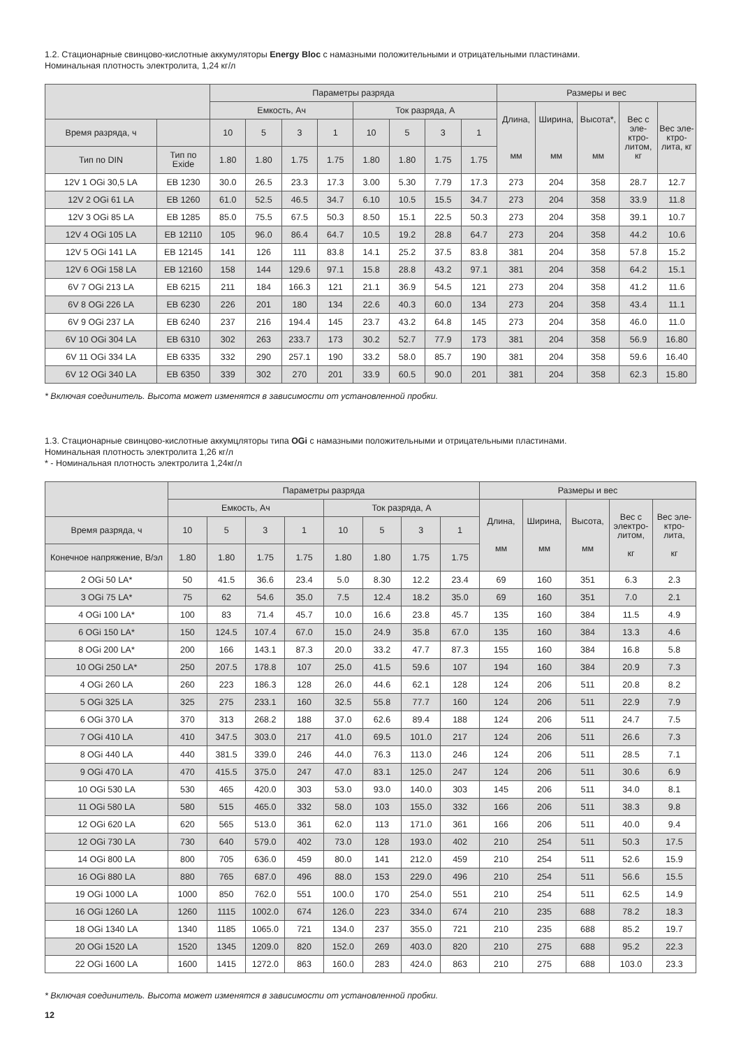1.2. Стационарные свинцово-кислотные аккумуляторы Energy Bloc с намазными положительными и отрицательными пластинами.
Номинальная плотность электролита, 1,24 кг/л
| | | Параметры разряда | | | | | | | | Размеры и вес | | | | |
| --- | --- | --- | --- | --- | --- | --- | --- | --- | --- | --- | --- | --- | --- | --- |
| | | Емкость, Ач | | | | Ток разряда, А | | | | Длина, мм | Ширина, мм | Высота*, мм | Вес с эле-ктро-литом, кг | Вес эле-ктро-лита, кг |
| Время разряда, ч | | 10 | 5 | 3 | 1 | 10 | 5 | 3 | 1 | | | | | |
| Тип по DIN | Тип по Exide | 1.80 | 1.80 | 1.75 | 1.75 | 1.80 | 1.80 | 1.75 | 1.75 | | | | | |
| 12V 1 OGi 30,5 LA | EB 1230 | 30.0 | 26.5 | 23.3 | 17.3 | 3.00 | 5.30 | 7.79 | 17.3 | 273 | 204 | 358 | 28.7 | 12.7 |
| 12V 2 OGi 61 LA | EB 1260 | 61.0 | 52.5 | 46.5 | 34.7 | 6.10 | 10.5 | 15.5 | 34.7 | 273 | 204 | 358 | 33.9 | 11.8 |
| 12V 3 OGi 85 LA | EB 1285 | 85.0 | 75.5 | 67.5 | 50.3 | 8.50 | 15.1 | 22.5 | 50.3 | 273 | 204 | 358 | 39.1 | 10.7 |
| 12V 4 OGi 105 LA | EB 12110 | 105 | 96.0 | 86.4 | 64.7 | 10.5 | 19.2 | 28.8 | 64.7 | 273 | 204 | 358 | 44.2 | 10.6 |
| 12V 5 OGi 141 LA | EB 12145 | 141 | 126 | 111 | 83.8 | 14.1 | 25.2 | 37.5 | 83.8 | 381 | 204 | 358 | 57.8 | 15.2 |
| 12V 6 OGi 158 LA | EB 12160 | 158 | 144 | 129.6 | 97.1 | 15.8 | 28.8 | 43.2 | 97.1 | 381 | 204 | 358 | 64.2 | 15.1 |
| 6V 7 OGi 213 LA | EB 6215 | 211 | 184 | 166.3 | 121 | 21.1 | 36.9 | 54.5 | 121 | 273 | 204 | 358 | 41.2 | 11.6 |
| 6V 8 OGi 226 LA | EB 6230 | 226 | 201 | 180 | 134 | 22.6 | 40.3 | 60.0 | 134 | 273 | 204 | 358 | 43.4 | 11.1 |
| 6V 9 OGi 237 LA | EB 6240 | 237 | 216 | 194.4 | 145 | 23.7 | 43.2 | 64.8 | 145 | 273 | 204 | 358 | 46.0 | 11.0 |
| 6V 10 OGi 304 LA | EB 6310 | 302 | 263 | 233.7 | 173 | 30.2 | 52.7 | 77.9 | 173 | 381 | 204 | 358 | 56.9 | 16.80 |
| 6V 11 OGi 334 LA | EB 6335 | 332 | 290 | 257.1 | 190 | 33.2 | 58.0 | 85.7 | 190 | 381 | 204 | 358 | 59.6 | 16.40 |
| 6V 12 OGi 340 LA | EB 6350 | 339 | 302 | 270 | 201 | 33.9 | 60.5 | 90.0 | 201 | 381 | 204 | 358 | 62.3 | 15.80 |
* Включая соединитель. Высота может изменятся в зависимости от установленной пробки.
1.3. Стационарные свинцово-кислотные аккумцляторы типа OGi с намазными положительными и отрицательными пластинами.
Номинальная плотность электролита 1,26 кг/л
* - Номинальная плотность электролита 1,24кг/л
| | Параметры разряда | | | | | | | | Размеры и вес | | | | |
| --- | --- | --- | --- | --- | --- | --- | --- | --- | --- | --- | --- | --- | --- |
| | Емкость, Ач | | | | Ток разряда, А | | | | Длина, мм | Ширина, мм | Высота, мм | Вес с электро-литом, кг | Вес эле-ктро-лита, кг |
| Время разряда, ч | 10 | 5 | 3 | 1 | 10 | 5 | 3 | 1 | | | | | |
| Конечное напряжение, В/эл | 1.80 | 1.80 | 1.75 | 1.75 | 1.80 | 1.80 | 1.75 | 1.75 | | | | | |
| 2 OGi 50 LA* | 50 | 41.5 | 36.6 | 23.4 | 5.0 | 8.30 | 12.2 | 23.4 | 69 | 160 | 351 | 6.3 | 2.3 |
| 3 OGi 75 LA* | 75 | 62 | 54.6 | 35.0 | 7.5 | 12.4 | 18.2 | 35.0 | 69 | 160 | 351 | 7.0 | 2.1 |
| 4 OGi 100 LA* | 100 | 83 | 71.4 | 45.7 | 10.0 | 16.6 | 23.8 | 45.7 | 135 | 160 | 384 | 11.5 | 4.9 |
| 6 OGi 150 LA* | 150 | 124.5 | 107.4 | 67.0 | 15.0 | 24.9 | 35.8 | 67.0 | 135 | 160 | 384 | 13.3 | 4.6 |
| 8 OGi 200 LA* | 200 | 166 | 143.1 | 87.3 | 20.0 | 33.2 | 47.7 | 87.3 | 155 | 160 | 384 | 16.8 | 5.8 |
| 10 OGi 250 LA* | 250 | 207.5 | 178.8 | 107 | 25.0 | 41.5 | 59.6 | 107 | 194 | 160 | 384 | 20.9 | 7.3 |
| 4 OGi 260 LA | 260 | 223 | 186.3 | 128 | 26.0 | 44.6 | 62.1 | 128 | 124 | 206 | 511 | 20.8 | 8.2 |
| 5 OGi 325 LA | 325 | 275 | 233.1 | 160 | 32.5 | 55.8 | 77.7 | 160 | 124 | 206 | 511 | 22.9 | 7.9 |
| 6 OGi 370 LA | 370 | 313 | 268.2 | 188 | 37.0 | 62.6 | 89.4 | 188 | 124 | 206 | 511 | 24.7 | 7.5 |
| 7 OGi 410 LA | 410 | 347.5 | 303.0 | 217 | 41.0 | 69.5 | 101.0 | 217 | 124 | 206 | 511 | 26.6 | 7.3 |
| 8 OGi 440 LA | 440 | 381.5 | 339.0 | 246 | 44.0 | 76.3 | 113.0 | 246 | 124 | 206 | 511 | 28.5 | 7.1 |
| 9 OGi 470 LA | 470 | 415.5 | 375.0 | 247 | 47.0 | 83.1 | 125.0 | 247 | 124 | 206 | 511 | 30.6 | 6.9 |
| 10 OGi 530 LA | 530 | 465 | 420.0 | 303 | 53.0 | 93.0 | 140.0 | 303 | 145 | 206 | 511 | 34.0 | 8.1 |
| 11 OGi 580 LA | 580 | 515 | 465.0 | 332 | 58.0 | 103 | 155.0 | 332 | 166 | 206 | 511 | 38.3 | 9.8 |
| 12 OGi 620 LA | 620 | 565 | 513.0 | 361 | 62.0 | 113 | 171.0 | 361 | 166 | 206 | 511 | 40.0 | 9.4 |
| 12 OGi 730 LA | 730 | 640 | 579.0 | 402 | 73.0 | 128 | 193.0 | 402 | 210 | 254 | 511 | 50.3 | 17.5 |
| 14 OGi 800 LA | 800 | 705 | 636.0 | 459 | 80.0 | 141 | 212.0 | 459 | 210 | 254 | 511 | 52.6 | 15.9 |
| 16 OGi 880 LA | 880 | 765 | 687.0 | 496 | 88.0 | 153 | 229.0 | 496 | 210 | 254 | 511 | 56.6 | 15.5 |
| 19 OGi 1000 LA | 1000 | 850 | 762.0 | 551 | 100.0 | 170 | 254.0 | 551 | 210 | 254 | 511 | 62.5 | 14.9 |
| 16 OGi 1260 LA | 1260 | 1115 | 1002.0 | 674 | 126.0 | 223 | 334.0 | 674 | 210 | 235 | 688 | 78.2 | 18.3 |
| 18 OGi 1340 LA | 1340 | 1185 | 1065.0 | 721 | 134.0 | 237 | 355.0 | 721 | 210 | 235 | 688 | 85.2 | 19.7 |
| 20 OGi 1520 LA | 1520 | 1345 | 1209.0 | 820 | 152.0 | 269 | 403.0 | 820 | 210 | 275 | 688 | 95.2 | 22.3 |
| 22 OGi 1600 LA | 1600 | 1415 | 1272.0 | 863 | 160.0 | 283 | 424.0 | 863 | 210 | 275 | 688 | 103.0 | 23.3 |
* Включая соединитель. Высота может изменятся в зависимости от установленной пробки.
12